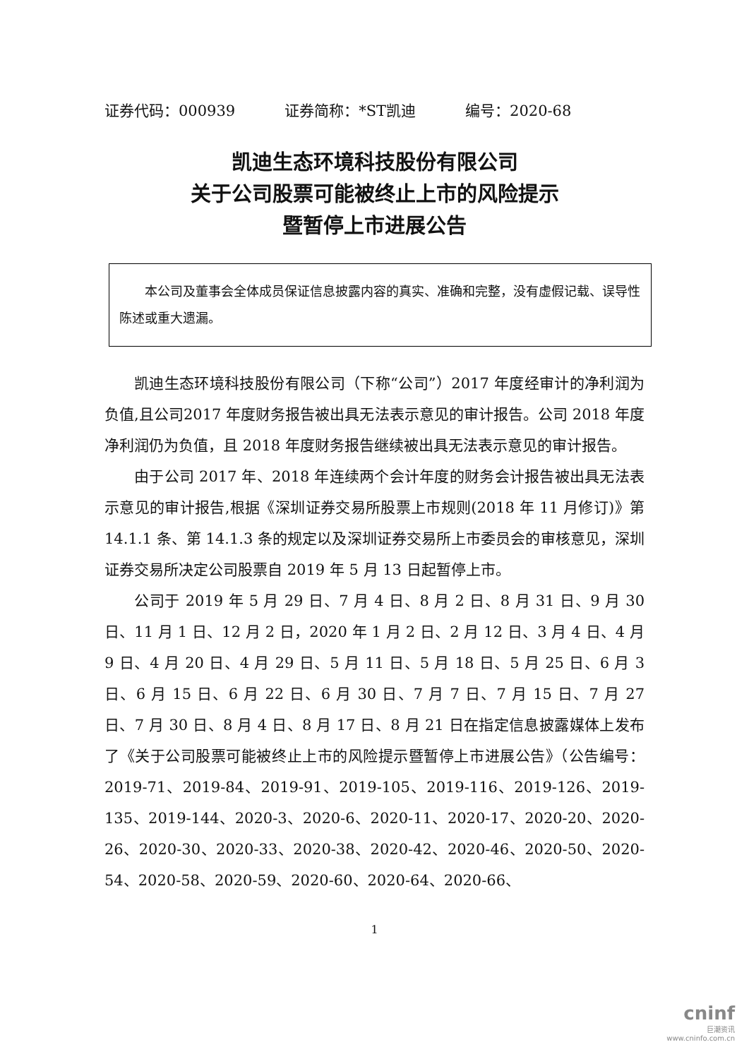证券代码：000939 证券简称：*ST凯迪 编号：2020-68
凯迪生态环境科技股份有限公司
关于公司股票可能被终止上市的风险提示
暨暂停上市进展公告
本公司及董事会全体成员保证信息披露内容的真实、准确和完整，没有虚假记载、误导性陈述或重大遗漏。
凯迪生态环境科技股份有限公司（下称“公司”）2017 年度经审计的净利润为负值,且公司2017 年度财务报告被出具无法表示意见的审计报告。公司 2018 年度净利润仍为负值，且 2018 年度财务报告继续被出具无法表示意见的审计报告。
由于公司 2017 年、2018 年连续两个会计年度的财务会计报告被出具无法表示意见的审计报告,根据《深圳证券交易所股票上市规则(2018 年 11 月修订)》第 14.1.1 条、第 14.1.3 条的规定以及深圳证券交易所上市委员会的审核意见，深圳证券交易所决定公司股票自 2019 年 5 月 13 日起暂停上市。
公司于 2019 年 5 月 29 日、7 月 4 日、8 月 2 日、8 月 31 日、9 月 30 日、11 月 1 日、12 月 2 日，2020 年 1 月 2 日、2 月 12 日、3 月 4 日、4 月 9 日、4 月 20 日、4 月 29 日、5 月 11 日、5 月 18 日、5 月 25 日、6 月 3 日、6 月 15 日、6 月 22 日、6 月 30 日、7 月 7 日、7 月 15 日、7 月 27 日、7 月 30 日、8 月 4 日、8 月 17 日、8 月 21 日在指定信息披露媒体上发布了《关于公司股票可能被终止上市的风险提示暨暂停上市进展公告》（公告编号：2019-71、2019-84、2019-91、2019-105、2019-116、2019-126、2019-135、2019-144、2020-3、2020-6、2020-11、2020-17、2020-20、2020-26、2020-30、2020-33、2020-38、2020-42、2020-46、2020-50、2020-54、2020-58、2020-59、2020-60、2020-64、2020-66、
1
cninf
巨潮资讯
www.cninfo.com.cn